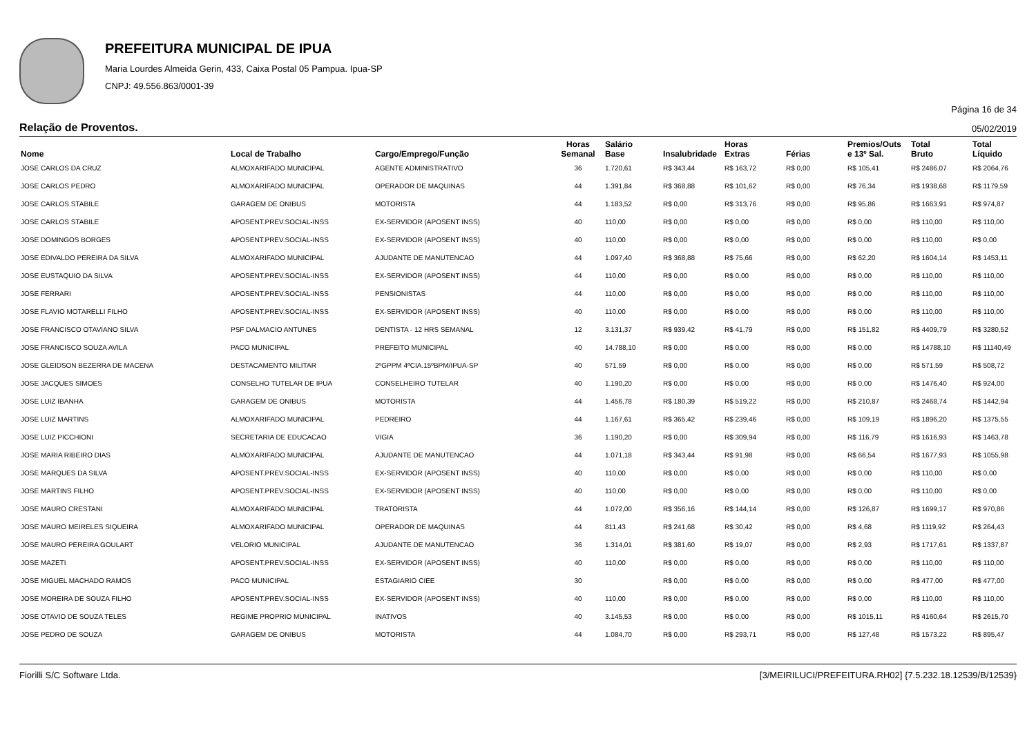PREFEITURA MUNICIPAL DE IPUA
Maria Lourdes Almeida Gerin, 433, Caixa Postal 05 Pampua. Ipua-SP
CNPJ: 49.556.863/0001-39
Página 16 de 34
Relação de Proventos. 05/02/2019
| Nome | Local de Trabalho | Cargo/Emprego/Função | Horas Semanal | Salário Base | Insalubridade | Horas Extras | Férias | Premios/Outs e 13º Sal. | Total Bruto | Total Líquido |
| --- | --- | --- | --- | --- | --- | --- | --- | --- | --- | --- |
| JOSE CARLOS DA CRUZ | ALMOXARIFADO MUNICIPAL | AGENTE ADMINISTRATIVO | 36 | 1.720,61 | R$ 343,44 | R$ 163,72 | R$ 0,00 | R$ 105,41 | R$ 2486,07 | R$ 2064,76 |
| JOSE CARLOS PEDRO | ALMOXARIFADO MUNICIPAL | OPERADOR DE MAQUINAS | 44 | 1.391,84 | R$ 368,88 | R$ 101,62 | R$ 0,00 | R$ 76,34 | R$ 1938,68 | R$ 1179,59 |
| JOSE CARLOS STABILE | GARAGEM DE ONIBUS | MOTORISTA | 44 | 1.183,52 | R$ 0,00 | R$ 313,76 | R$ 0,00 | R$ 95,86 | R$ 1663,91 | R$ 974,87 |
| JOSE CARLOS STABILE | APOSENT.PREV.SOCIAL-INSS | EX-SERVIDOR (APOSENT INSS) | 40 | 110,00 | R$ 0,00 | R$ 0,00 | R$ 0,00 | R$ 0,00 | R$ 110,00 | R$ 110,00 |
| JOSE DOMINGOS BORGES | APOSENT.PREV.SOCIAL-INSS | EX-SERVIDOR (APOSENT INSS) | 40 | 110,00 | R$ 0,00 | R$ 0,00 | R$ 0,00 | R$ 0,00 | R$ 110,00 | R$ 0,00 |
| JOSE EDIVALDO PEREIRA DA SILVA | ALMOXARIFADO MUNICIPAL | AJUDANTE DE MANUTENCAO | 44 | 1.097,40 | R$ 368,88 | R$ 75,66 | R$ 0,00 | R$ 62,20 | R$ 1604,14 | R$ 1453,11 |
| JOSE EUSTAQUIO DA SILVA | APOSENT.PREV.SOCIAL-INSS | EX-SERVIDOR (APOSENT INSS) | 44 | 110,00 | R$ 0,00 | R$ 0,00 | R$ 0,00 | R$ 0,00 | R$ 110,00 | R$ 110,00 |
| JOSE FERRARI | APOSENT.PREV.SOCIAL-INSS | PENSIONISTAS | 44 | 110,00 | R$ 0,00 | R$ 0,00 | R$ 0,00 | R$ 0,00 | R$ 110,00 | R$ 110,00 |
| JOSE FLAVIO MOTARELLI FILHO | APOSENT.PREV.SOCIAL-INSS | EX-SERVIDOR (APOSENT INSS) | 40 | 110,00 | R$ 0,00 | R$ 0,00 | R$ 0,00 | R$ 0,00 | R$ 110,00 | R$ 110,00 |
| JOSE FRANCISCO OTAVIANO SILVA | PSF DALMACIO ANTUNES | DENTISTA - 12 HRS SEMANAL | 12 | 3.131,37 | R$ 939,42 | R$ 41,79 | R$ 0,00 | R$ 151,82 | R$ 4409,79 | R$ 3280,52 |
| JOSE FRANCISCO SOUZA AVILA | PACO MUNICIPAL | PREFEITO MUNICIPAL | 40 | 14.788,10 | R$ 0,00 | R$ 0,00 | R$ 0,00 | R$ 0,00 | R$ 14788,10 | R$ 11140,49 |
| JOSE GLEIDSON BEZERRA DE MACENA | DESTACAMENTO MILITAR | 2ºGPPM 4ªCIA.15ºBPM/IPUA-SP | 40 | 571,59 | R$ 0,00 | R$ 0,00 | R$ 0,00 | R$ 0,00 | R$ 571,59 | R$ 508,72 |
| JOSE JACQUES SIMOES | CONSELHO TUTELAR DE IPUA | CONSELHEIRO TUTELAR | 40 | 1.190,20 | R$ 0,00 | R$ 0,00 | R$ 0,00 | R$ 0,00 | R$ 1476,40 | R$ 924,00 |
| JOSE LUIZ IBANHA | GARAGEM DE ONIBUS | MOTORISTA | 44 | 1.456,78 | R$ 180,39 | R$ 519,22 | R$ 0,00 | R$ 210,87 | R$ 2468,74 | R$ 1442,94 |
| JOSE LUIZ MARTINS | ALMOXARIFADO MUNICIPAL | PEDREIRO | 44 | 1.167,61 | R$ 365,42 | R$ 239,46 | R$ 0,00 | R$ 109,19 | R$ 1896,20 | R$ 1375,55 |
| JOSE LUIZ PICCHIONI | SECRETARIA DE EDUCACAO | VIGIA | 36 | 1.190,20 | R$ 0,00 | R$ 309,94 | R$ 0,00 | R$ 116,79 | R$ 1616,93 | R$ 1463,78 |
| JOSE MARIA RIBEIRO DIAS | ALMOXARIFADO MUNICIPAL | AJUDANTE DE MANUTENCAO | 44 | 1.071,18 | R$ 343,44 | R$ 91,98 | R$ 0,00 | R$ 66,54 | R$ 1677,93 | R$ 1055,98 |
| JOSE MARQUES DA SILVA | APOSENT.PREV.SOCIAL-INSS | EX-SERVIDOR (APOSENT INSS) | 40 | 110,00 | R$ 0,00 | R$ 0,00 | R$ 0,00 | R$ 0,00 | R$ 110,00 | R$ 0,00 |
| JOSE MARTINS FILHO | APOSENT.PREV.SOCIAL-INSS | EX-SERVIDOR (APOSENT INSS) | 40 | 110,00 | R$ 0,00 | R$ 0,00 | R$ 0,00 | R$ 0,00 | R$ 110,00 | R$ 0,00 |
| JOSE MAURO CRESTANI | ALMOXARIFADO MUNICIPAL | TRATORISTA | 44 | 1.072,00 | R$ 356,16 | R$ 144,14 | R$ 0,00 | R$ 126,87 | R$ 1699,17 | R$ 970,86 |
| JOSE MAURO MEIRELES SIQUEIRA | ALMOXARIFADO MUNICIPAL | OPERADOR DE MAQUINAS | 44 | 811,43 | R$ 241,68 | R$ 30,42 | R$ 0,00 | R$ 4,68 | R$ 1119,92 | R$ 264,43 |
| JOSE MAURO PEREIRA GOULART | VELORIO MUNICIPAL | AJUDANTE DE MANUTENCAO | 36 | 1.314,01 | R$ 381,60 | R$ 19,07 | R$ 0,00 | R$ 2,93 | R$ 1717,61 | R$ 1337,87 |
| JOSE MAZETI | APOSENT.PREV.SOCIAL-INSS | EX-SERVIDOR (APOSENT INSS) | 40 | 110,00 | R$ 0,00 | R$ 0,00 | R$ 0,00 | R$ 0,00 | R$ 110,00 | R$ 110,00 |
| JOSE MIGUEL MACHADO RAMOS | PACO MUNICIPAL | ESTAGIARIO CIEE | 30 | | R$ 0,00 | R$ 0,00 | R$ 0,00 | R$ 0,00 | R$ 477,00 | R$ 477,00 |
| JOSE MOREIRA DE SOUZA FILHO | APOSENT.PREV.SOCIAL-INSS | EX-SERVIDOR (APOSENT INSS) | 40 | 110,00 | R$ 0,00 | R$ 0,00 | R$ 0,00 | R$ 0,00 | R$ 110,00 | R$ 110,00 |
| JOSE OTAVIO DE SOUZA TELES | REGIME PROPRIO MUNICIPAL | INATIVOS | 40 | 3.145,53 | R$ 0,00 | R$ 0,00 | R$ 0,00 | R$ 1015,11 | R$ 4160,64 | R$ 2615,70 |
| JOSE PEDRO DE SOUZA | GARAGEM DE ONIBUS | MOTORISTA | 44 | 1.084,70 | R$ 0,00 | R$ 293,71 | R$ 0,00 | R$ 127,48 | R$ 1573,22 | R$ 895,47 |
Fiorilli S/C Software Ltda. [3/MEIRILUCI/PREFEITURA.RH02] {7.5.232.18.12539/B/12539}